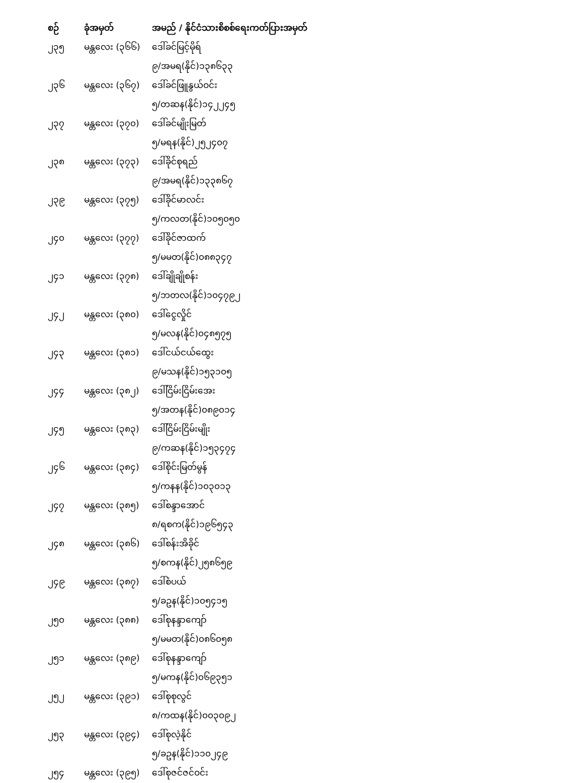| စဉ် | ခုံအမှတ် | အမည် / နိုင်ငံသားစိစစ်ရေးကတ်ပြားအမှတ် |
| --- | --- | --- |
| ၂၃၅ | မန္တလေး (၃၆၆) | ဒေါ်ခင်မြင့်မိုရ် |
| | | ၉/အမရ(နိုင်)၁၃၈၆၃၃ |
| ၂၃၆ | မန္တလေး (၃၆၇) | ဒေါ်ခင်ဖြူနွယ်ဝင်း |
| | | ၅/တဆန(နိုင်)၁၄၂၂၄၅ |
| ၂၃၇ | မန္တလေး (၃၇၀) | ဒေါ်ခင်မျိုးမြတ် |
| | | ၅/မရန(နိုင်)၂၅၂၄၀၇ |
| ၂၃၈ | မန္တလေး (၃၇၃) | ဒေါ်ခိုင်စုရည် |
| | | ၉/အမရ(နိုင်)၁၃၃၈၆၇ |
| ၂၃၉ | မန္တလေး (၃၇၅) | ဒေါ်ခိုင်မာလင်း |
| | | ၅/ကလတ(နိုင်)၁၀၅၀၅၀ |
| ၂၄၀ | မန္တလေး (၃၇၇) | ဒေါ်ခိုင်ဇာထက် |
| | | ၅/မမတ(နိုင်)၀၈၈၃၄၇ |
| ၂၄၁ | မန္တလေး (၃၇၈) | ဒေါ်ချိုချိုစန်း |
| | | ၅/ဘတလ(နိုင်)၁၀၄၇၉၂ |
| ၂၄၂ | မန္တလေး (၃၈၀) | ဒေါ်ငွေလှိုင် |
| | | ၅/မလန(နိုင်)၀၄၈၅၇၅ |
| ၂၄၃ | မန္တလေး (၃၈၁) | ဒေါ်ငယ်ငယ်ထွေး |
| | | ၉/မသန(နိုင်)၁၅၃၁၀၅ |
| ၂၄၄ | မန္တလေး (၃၈၂) | ဒေါ်ငြိမ်းငြိမ်းအေး |
| | | ၅/အတန(နိုင်)၀၈၉၀၁၄ |
| ၂၄၅ | မန္တလေး (၃၈၃) | ဒေါ်ငြိမ်းငြိမ်းမျိုး |
| | | ၉/ကဆန(နိုင်)၁၅၃၄၇၄ |
| ၂၄၆ | မန္တလေး (၃၈၄) | ဒေါ်စိုင်းမြတ်မွန် |
| | | ၅/ကနန(နိုင်)၁၀၃၀၁၃ |
| ၂၄၇ | မန္တလေး (၃၈၅) | ဒေါ်စန္ဒာအောင် |
| | | ၈/ရစက(နိုင်)၁၉၆၅၄၃ |
| ၂၄၈ | မန္တလေး (၃၈၆) | ဒေါ်စန်းအိခိုင် |
| | | ၅/စကန(နိုင်)၂၅၈၆၅၉ |
| ၂၄၉ | မန္တလေး (၃၈၇) | ဒေါ်စံပယ် |
| | | ၅/ခဥန(နိုင်)၁၀၅၄၁၅ |
| ၂၅၀ | မန္တလေး (၃၈၈) | ဒေါ်စုနန္ဒာကျော် |
| | | ၅/မမတ(နိုင်)၀၈၆၀၅၈ |
| ၂၅၁ | မန္တလေး (၃၈၉) | ဒေါ်စုနန္ဒာကျော် |
| | | ၅/မကန(နိုင်)၀၆၉၃၅၁ |
| ၂၅၂ | မန္တလေး (၃၉၁) | ဒေါ်စုစုလွင် |
| | | ၈/ကထန(နိုင်)၀၀၃၀၉၂ |
| ၂၅၃ | မန္တလေး (၃၉၄) | ဒေါ်စုလဲ့နိုင် |
| | | ၅/ခဥန(နိုင်)၁၁၀၂၄၉ |
| ၂၅၄ | မန္တလေး (၃၉၅) | ဒေါ်စုဇင်ဇင်ဝင်း |